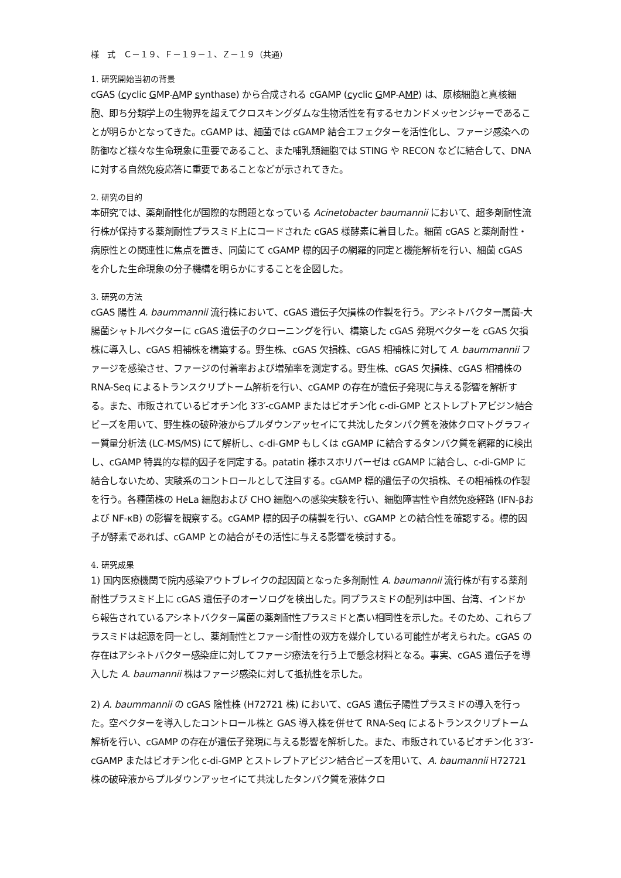様　式　Ｃ－１９、Ｆ－１９－１、Ｚ－１９（共通）
1. 研究開始当初の背景
cGAS (cyclic GMP-AMP synthase) から合成される cGAMP (cyclic GMP-AMP) は、原核細胞と真核細胞、即ち分類学上の生物界を超えてクロスキングダムな生物活性を有するセカンドメッセンジャーであることが明らかとなってきた。cGAMP は、細菌では cGAMP 結合エフェクターを活性化し、ファージ感染への防御など様々な生命現象に重要であること、また哺乳類細胞では STING や RECON などに結合して、DNA に対する自然免疫応答に重要であることなどが示されてきた。
2. 研究の目的
本研究では、薬剤耐性化が国際的な問題となっている Acinetobacter baumannii において、超多剤耐性流行株が保持する薬剤耐性プラスミド上にコードされた cGAS 様酵素に着目した。細菌 cGAS と薬剤耐性・病原性との関連性に焦点を置き、同菌にて cGAMP 標的因子の網羅的同定と機能解析を行い、細菌 cGAS を介した生命現象の分子機構を明らかにすることを企図した。
3. 研究の方法
cGAS 陽性 A. baummannii 流行株において、cGAS 遺伝子欠損株の作製を行う。アシネトバクター属菌-大腸菌シャトルベクターに cGAS 遺伝子のクローニングを行い、構築した cGAS 発現ベクターを cGAS 欠損株に導入し、cGAS 相補株を構築する。野生株、cGAS 欠損株、cGAS 相補株に対して A. baummannii ファージを感染させ、ファージの付着率および増殖率を測定する。野生株、cGAS 欠損株、cGAS 相補株の RNA-Seq によるトランスクリプトーム解析を行い、cGAMP の存在が遺伝子発現に与える影響を解析する。また、市販されているビオチン化 3′3′-cGAMP またはビオチン化 c-di-GMP とストレプトアビジン結合ビーズを用いて、野生株の破砕液からプルダウンアッセイにて共沈したタンパク質を液体クロマトグラフィー質量分析法 (LC-MS/MS) にて解析し、c-di-GMP もしくは cGAMP に結合するタンパク質を網羅的に検出し、cGAMP 特異的な標的因子を同定する。patatin 様ホスホリパーゼは cGAMP に結合し、c-di-GMP に結合しないため、実験系のコントロールとして注目する。cGAMP 標的遺伝子の欠損株、その相補株の作製を行う。各種菌株の HeLa 細胞および CHO 細胞への感染実験を行い、細胞障害性や自然免疫経路 (IFN-βおよび NF-κB) の影響を観察する。cGAMP 標的因子の精製を行い、cGAMP との結合性を確認する。標的因子が酵素であれば、cGAMP との結合がその活性に与える影響を検討する。
4. 研究成果
1) 国内医療機関で院内感染アウトブレイクの起因菌となった多剤耐性 A. baumannii 流行株が有する薬剤耐性プラスミド上に cGAS 遺伝子のオーソログを検出した。同プラスミドの配列は中国、台湾、インドから報告されているアシネトバクター属菌の薬剤耐性プラスミドと高い相同性を示した。そのため、これらプラスミドは起源を同一とし、薬剤耐性とファージ耐性の双方を媒介している可能性が考えられた。cGAS の存在はアシネトバクター感染症に対してファージ療法を行う上で懸念材料となる。事実、cGAS 遺伝子を導入した A. baumannii 株はファージ感染に対して抵抗性を示した。
2) A. baummannii の cGAS 陰性株 (H72721 株) において、cGAS 遺伝子陽性プラスミドの導入を行った。空ベクターを導入したコントロール株と GAS 導入株を併せて RNA-Seq によるトランスクリプトーム解析を行い、cGAMP の存在が遺伝子発現に与える影響を解析した。また、市販されているビオチン化 3′3′-cGAMP またはビオチン化 c-di-GMP とストレプトアビジン結合ビーズを用いて、A. baumannii H72721 株の破砕液からプルダウンアッセイにて共沈したタンパク質を液体クロ